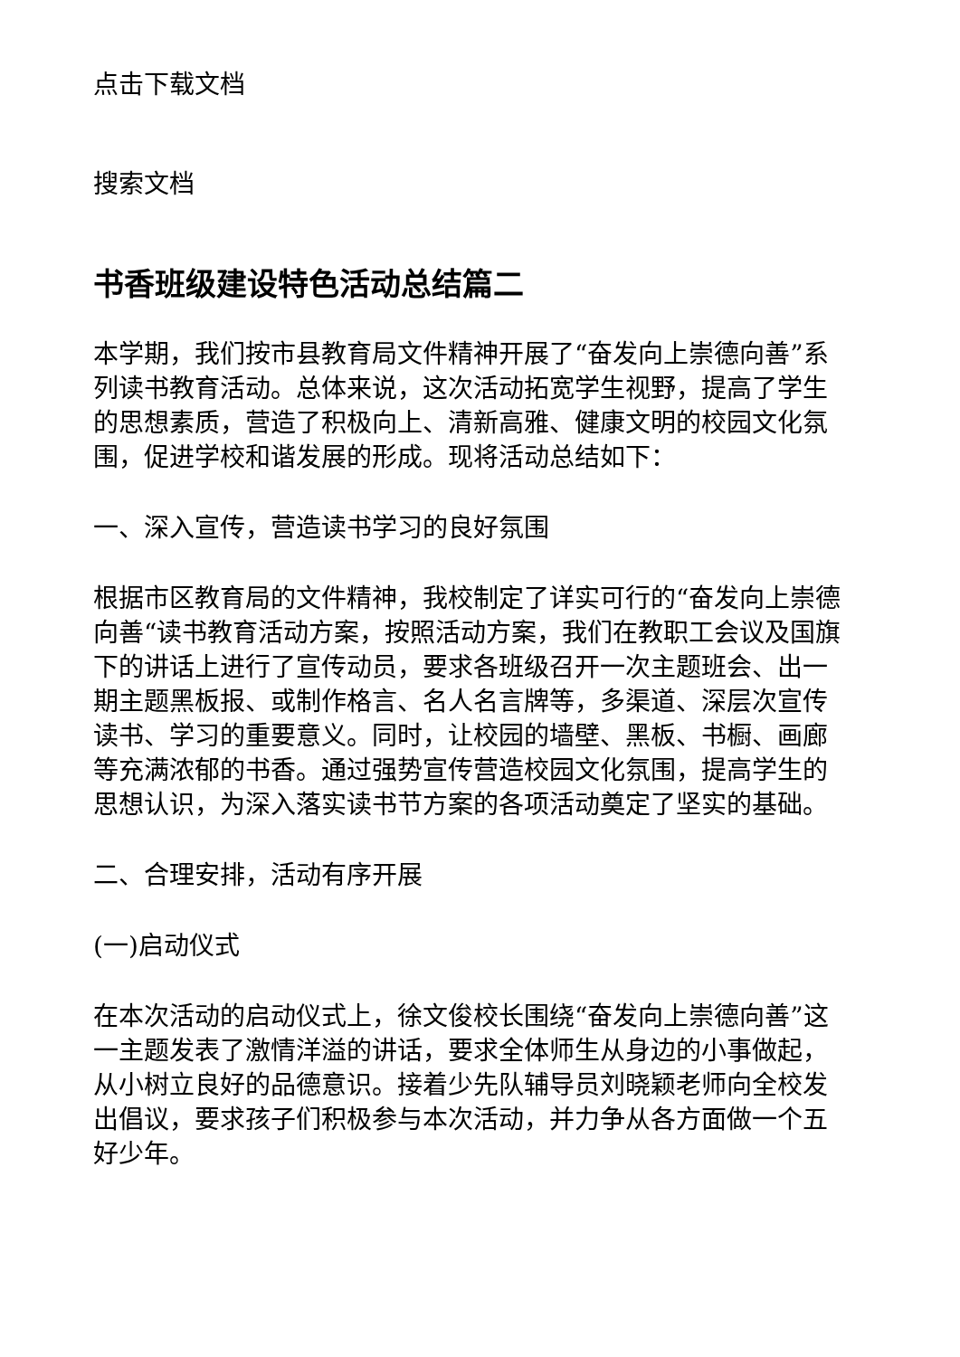点击下载文档
搜索文档
书香班级建设特色活动总结篇二
本学期，我们按市县教育局文件精神开展了“奋发向上崇德向善”系列读书教育活动。总体来说，这次活动拓宽学生视野，提高了学生的思想素质，营造了积极向上、清新高雅、健康文明的校园文化氛围，促进学校和谐发展的形成。现将活动总结如下：
一、深入宣传，营造读书学习的良好氛围
根据市区教育局的文件精神，我校制定了详实可行的“奋发向上崇德向善“读书教育活动方案，按照活动方案，我们在教职工会议及国旗下的讲话上进行了宣传动员，要求各班级召开一次主题班会、出一期主题黑板报、或制作格言、名人名言牌等，多渠道、深层次宣传读书、学习的重要意义。同时，让校园的墙壁、黑板、书橱、画廊等充满浓郁的书香。通过强势宣传营造校园文化氛围，提高学生的思想认识，为深入落实读书节方案的各项活动奠定了坚实的基础。
二、合理安排，活动有序开展
(一)启动仪式
在本次活动的启动仪式上，徐文俊校长围绕“奋发向上崇德向善”这一主题发表了激情洋溢的讲话，要求全体师生从身边的小事做起，从小树立良好的品德意识。接着少先队辅导员刘晓颖老师向全校发出倡议，要求孩子们积极参与本次活动，并力争从各方面做一个五好少年。